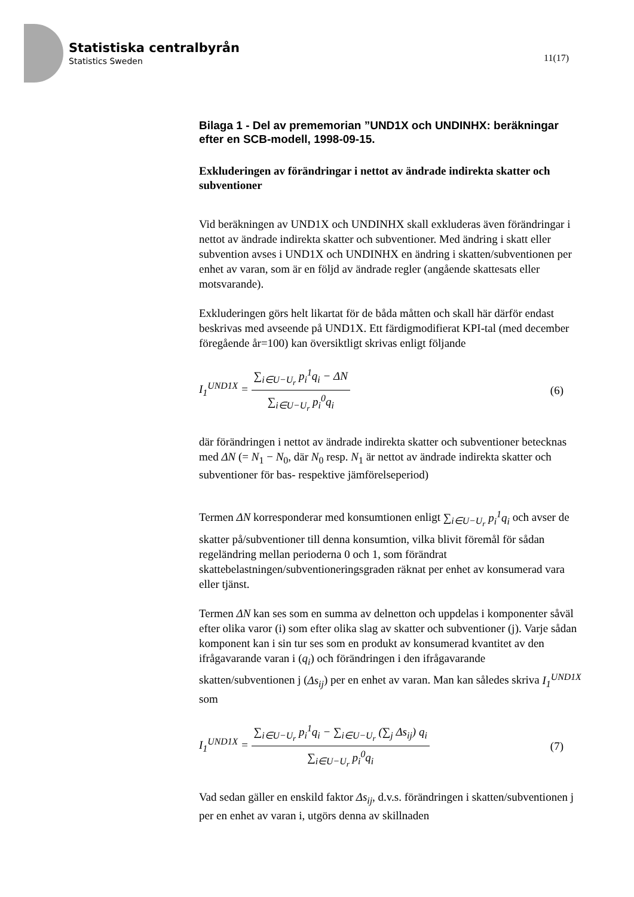Statistiska centralbyrån
Statistics Sweden
11(17)
Bilaga 1 - Del av prememorian ”UND1X och UNDINHX: beräkningar efter en SCB-modell, 1998-09-15.
Exkluderingen av förändringar i nettot av ändrade indirekta skatter och subventioner
Vid beräkningen av UND1X och UNDINHX skall exkluderas även förändringar i nettot av ändrade indirekta skatter och subventioner. Med ändring i skatt eller subvention avses i UND1X och UNDINHX en ändring i skatten/subventionen per enhet av varan, som är en följd av ändrade regler (angående skattesats eller motsvarande).
Exkluderingen görs helt likartat för de båda måtten och skall här därför endast beskrivas med avseende på UND1X. Ett färdigmodifierat KPI-tal (med december föregående år=100) kan översiktligt skrivas enligt följande
I<sub>1</sub><sup>UND1X</sup> =
∑<sub>i∈U−U<sub>r</sub></sub> p<sub>i</sub><sup>1</sup>q<sub>i</sub> − ΔN
∑<sub>i∈U−U<sub>r</sub></sub> p<sub>i</sub><sup>0</sup>q<sub>i</sub>
(6)
där förändringen i nettot av ändrade indirekta skatter och subventioner betecknas med ΔN (= N<sub>1</sub> − N<sub>0</sub>, där N<sub>0</sub> resp. N<sub>1</sub> är nettot av ändrade indirekta skatter och subventioner för bas- respektive jämförelseperiod)
Termen ΔN korresponderar med konsumtionen enligt ∑<sub>i∈U−U<sub>r</sub></sub> p<sub>i</sub><sup>1</sup>q<sub>i</sub> och avser de skatter på/subventioner till denna konsumtion, vilka blivit föremål för sådan regeländring mellan perioderna 0 och 1, som förändrat skattebelastningen/subventioneringsgraden räknat per enhet av konsumerad vara eller tjänst.
Termen ΔN kan ses som en summa av delnetton och uppdelas i komponenter såväl efter olika varor (i) som efter olika slag av skatter och subventioner (j). Varje sådan komponent kan i sin tur ses som en produkt av konsumerad kvantitet av den ifrågavarande varan i (q<sub>i</sub>) och förändringen i den ifrågavarande skatten/subventionen j (Δs<sub>ij</sub>) per en enhet av varan. Man kan således skriva I<sub>1</sub><sup>UND1X</sup> som
I<sub>1</sub><sup>UND1X</sup> =
∑<sub>i∈U−U<sub>r</sub></sub> p<sub>i</sub><sup>1</sup>q<sub>i</sub> − ∑<sub>i∈U−U<sub>r</sub></sub> (∑<sub>j</sub> Δs<sub>ij</sub>) q<sub>i</sub>
∑<sub>i∈U−U<sub>r</sub></sub> p<sub>i</sub><sup>0</sup>q<sub>i</sub>
(7)
Vad sedan gäller en enskild faktor Δs<sub>ij</sub>, d.v.s. förändringen i skatten/subventionen j per en enhet av varan i, utgörs denna av skillnaden